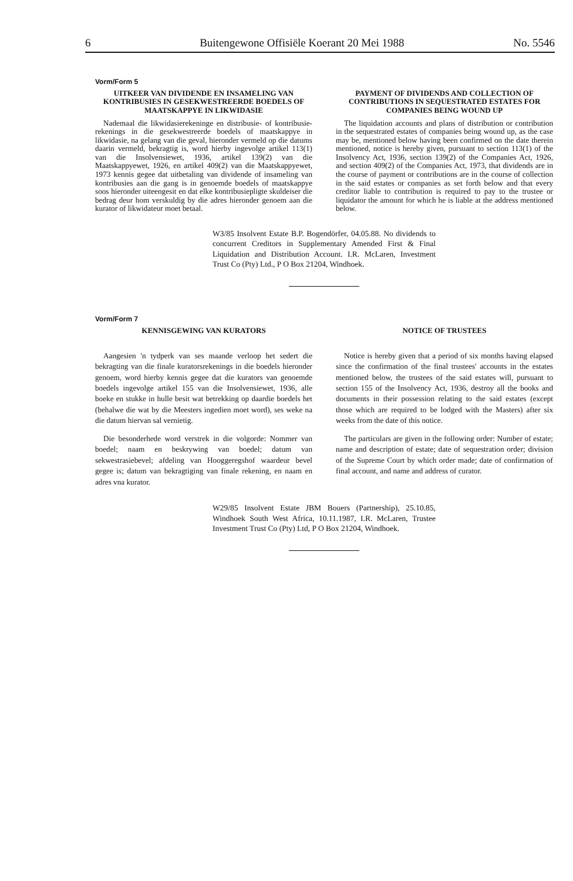6 Buitengewone Offisiële Koerant 20 Mei 1988 No. 5546
Vorm/Form 5
UITKEER VAN DIVIDENDE EN INSAMELING VAN KONTRIBUSIES IN GESEKWESTREERDE BOEDELS OF MAATSKAPPYE IN LIKWIDASIE
Nademaal die likwidasierekeninge en distribusie- of kontribusie-rekenings in die gesekwestreerde boedels of maatskappye in likwidasie, na gelang van die geval, hieronder vermeld op die datums daarin vermeld, bekragtig is, word hierby ingevolge artikel 113(1) van die Insolvensiewet, 1936, artikel 139(2) van die Maatskappyewet, 1926, en artikel 409(2) van die Maatskappyewet, 1973 kennis gegee dat uitbetaling van dividende of insameling van kontribusies aan die gang is in genoemde boedels of maatskappye soos hieronder uiteengesit en dat elke kontribusiepligte skuldeiser die bedrag deur hom verskuldig by die adres hieronder genoem aan die kurator of likwidateur moet betaal.
PAYMENT OF DIVIDENDS AND COLLECTION OF CONTRIBUTIONS IN SEQUESTRATED ESTATES FOR COMPANIES BEING WOUND UP
The liquidation accounts and plans of distribution or contribution in the sequestrated estates of companies being wound up, as the case may be, mentioned below having been confirmed on the date therein mentioned, notice is hereby given, pursuant to section 113(1) of the Insolvency Act, 1936, section 139(2) of the Companies Act, 1926, and section 409(2) of the Companies Act, 1973, that dividends are in the course of payment or contributions are in the course of collection in the said estates or companies as set forth below and that every creditor liable to contribution is required to pay to the trustee or liquidator the amount for which he is liable at the address mentioned below.
W3/85 Insolvent Estate B.P. Bogendörfer, 04.05.88. No dividends to concurrent Creditors in Supplementary Amended First & Final Liquidation and Distribution Account. I.R. McLaren, Investment Trust Co (Pty) Ltd., P O Box 21204, Windhoek.
Vorm/Form 7
KENNISGEWING VAN KURATORS
Aangesien 'n tydperk van ses maande verloop het sedert die bekragting van die finale kuratorsrekenings in die boedels hieronder genoem, word hierby kennis gegee dat die kurators van genoemde boedels ingevolge artikel 155 van die Insolvensiewet, 1936, alle boeke en stukke in hulle besit wat betrekking op daardie boedels het (behalwe die wat by die Meesters ingedien moet word), ses weke na die datum hiervan sal vernietig.
Die besonderhede word verstrek in die volgorde: Nommer van boedel; naam en beskrywing van boedel; datum van sekwestrasiebevel; afdeling van Hooggeregshof waardeur bevel gegee is; datum van bekragtiging van finale rekening, en naam en adres vna kurator.
NOTICE OF TRUSTEES
Notice is hereby given that a period of six months having elapsed since the confirmation of the final trustees' accounts in the estates mentioned below, the trustees of the said estates will, pursuant to section 155 of the Insolvency Act, 1936, destroy all the books and documents in their possession relating to the said estates (except those which are required to be lodged with the Masters) after six weeks from the date of this notice.
The particulars are given in the following order: Number of estate; name and description of estate; date of sequestration order; division of the Supreme Court by which order made; date of confirmation of final account, and name and address of curator.
W29/85 Insolvent Estate JBM Bouers (Partnership), 25.10.85, Windhoek South West Africa, 10.11.1987, I.R. McLaren, Trustee Investment Trust Co (Pty) Ltd, P O Box 21204, Windhoek.